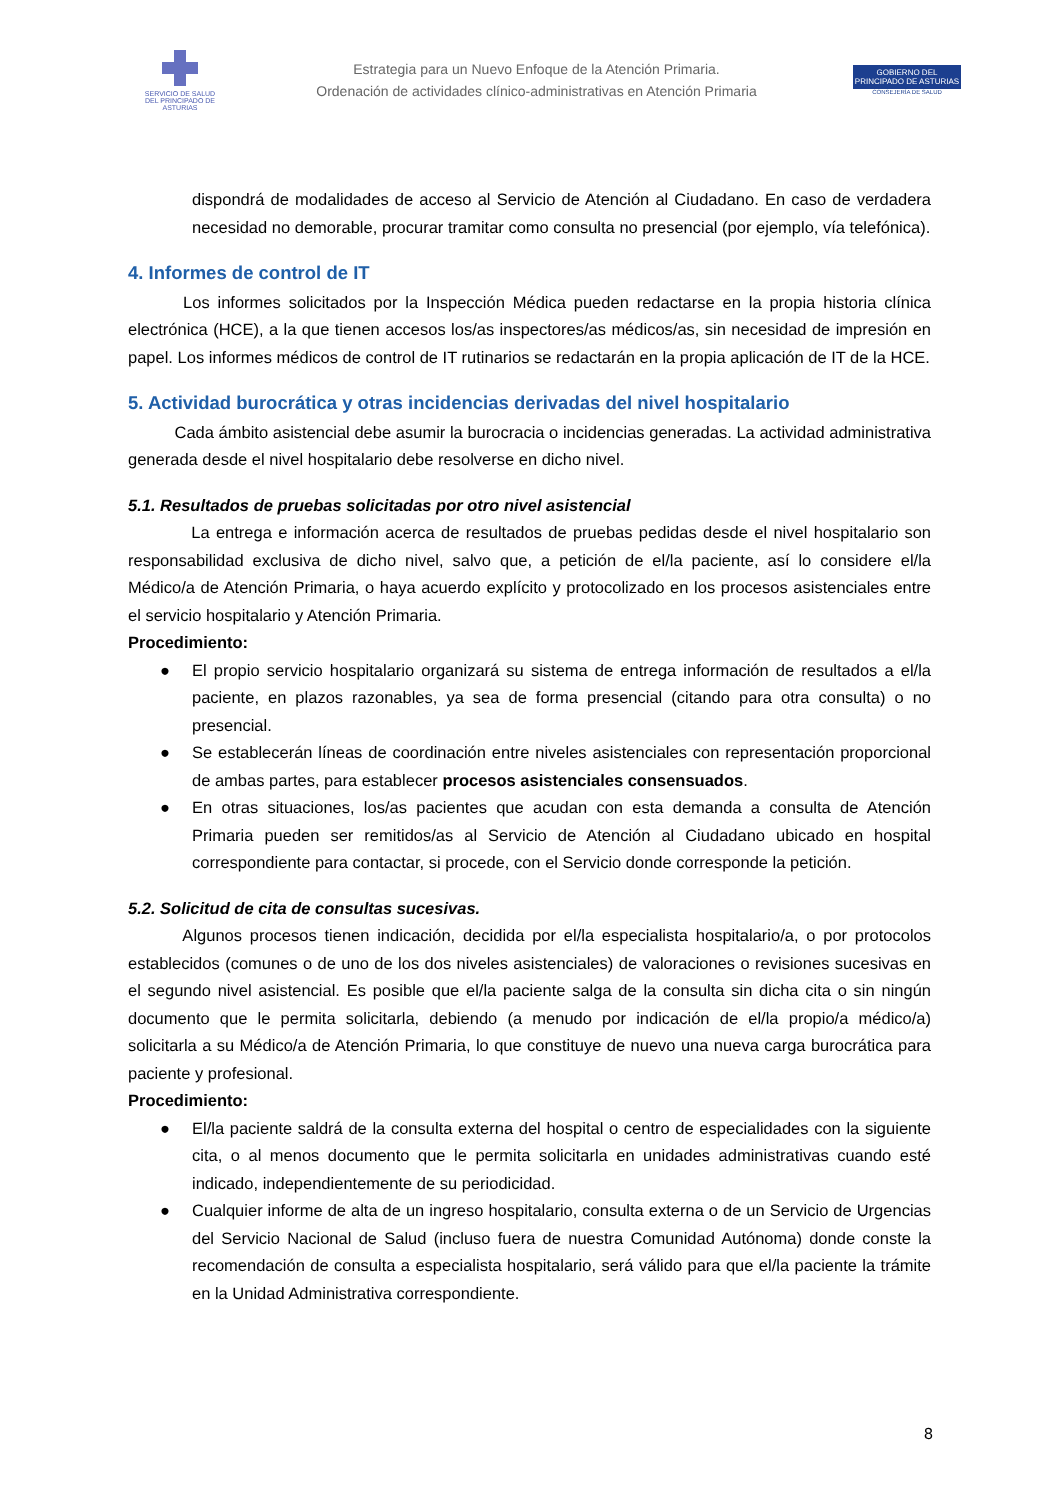SERVICIO DE SALUD
DEL PRINCIPADO DE ASTURIAS
Estrategia para un Nuevo Enfoque de la Atención Primaria.
Ordenación de actividades clínico-administrativas en Atención Primaria
GOBIERNO DEL
PRINCIPADO DE ASTURIAS
CONSEJERÍA DE SALUD
dispondrá de modalidades de acceso al Servicio de Atención al Ciudadano. En caso de verdadera necesidad no demorable, procurar tramitar como consulta no presencial (por ejemplo, vía telefónica).
4. Informes de control de IT
Los informes solicitados por la Inspección Médica pueden redactarse en la propia historia clínica electrónica (HCE), a la que tienen accesos los/as inspectores/as médicos/as, sin necesidad de impresión en papel. Los informes médicos de control de IT rutinarios se redactarán en la propia aplicación de IT de la HCE.
5. Actividad burocrática y otras incidencias derivadas del nivel hospitalario
Cada ámbito asistencial debe asumir la burocracia o incidencias generadas. La actividad administrativa generada desde el nivel hospitalario debe resolverse en dicho nivel.
5.1. Resultados de pruebas solicitadas por otro nivel asistencial
La entrega e información acerca de resultados de pruebas pedidas desde el nivel hospitalario son responsabilidad exclusiva de dicho nivel, salvo que, a petición de el/la paciente, así lo considere el/la Médico/a de Atención Primaria, o haya acuerdo explícito y protocolizado en los procesos asistenciales entre el servicio hospitalario y Atención Primaria.
Procedimiento:
● El propio servicio hospitalario organizará su sistema de entrega información de resultados a el/la paciente, en plazos razonables, ya sea de forma presencial (citando para otra consulta) o no presencial.
● Se establecerán líneas de coordinación entre niveles asistenciales con representación proporcional de ambas partes, para establecer procesos asistenciales consensuados.
● En otras situaciones, los/as pacientes que acudan con esta demanda a consulta de Atención Primaria pueden ser remitidos/as al Servicio de Atención al Ciudadano ubicado en hospital correspondiente para contactar, si procede, con el Servicio donde corresponde la petición.
5.2. Solicitud de cita de consultas sucesivas.
Algunos procesos tienen indicación, decidida por el/la especialista hospitalario/a, o por protocolos establecidos (comunes o de uno de los dos niveles asistenciales) de valoraciones o revisiones sucesivas en el segundo nivel asistencial. Es posible que el/la paciente salga de la consulta sin dicha cita o sin ningún documento que le permita solicitarla, debiendo (a menudo por indicación de el/la propio/a médico/a) solicitarla a su Médico/a de Atención Primaria, lo que constituye de nuevo una nueva carga burocrática para paciente y profesional.
Procedimiento:
● El/la paciente saldrá de la consulta externa del hospital o centro de especialidades con la siguiente cita, o al menos documento que le permita solicitarla en unidades administrativas cuando esté indicado, independientemente de su periodicidad.
● Cualquier informe de alta de un ingreso hospitalario, consulta externa o de un Servicio de Urgencias del Servicio Nacional de Salud (incluso fuera de nuestra Comunidad Autónoma) donde conste la recomendación de consulta a especialista hospitalario, será válido para que el/la paciente la trámite en la Unidad Administrativa correspondiente.
8